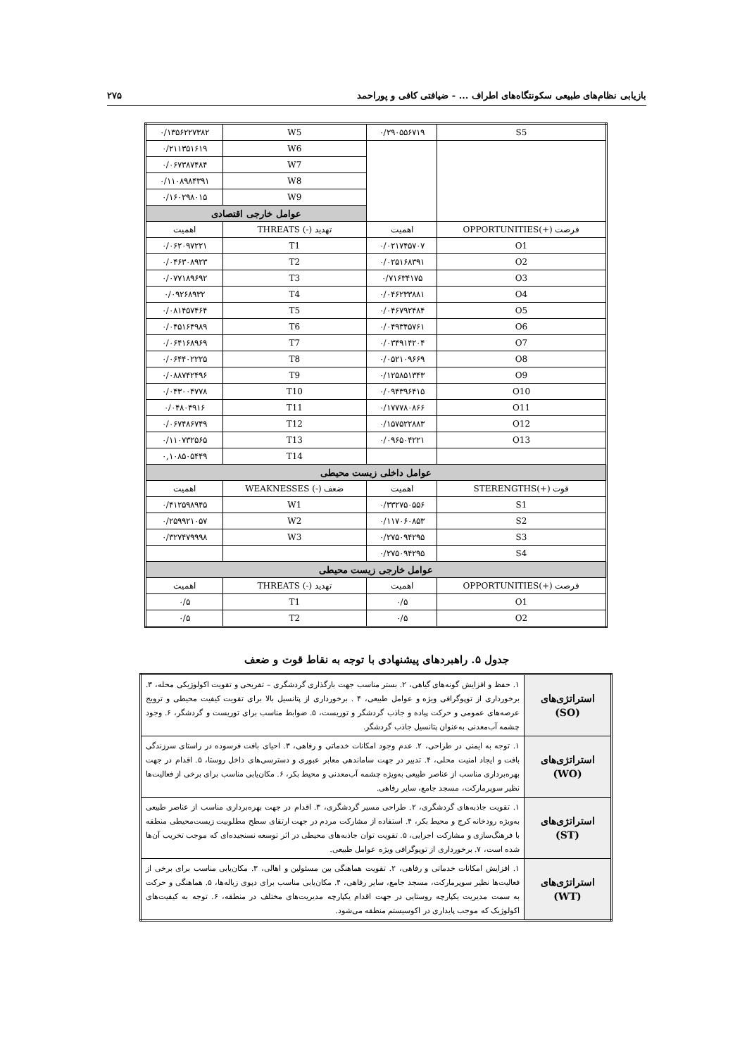بازیابی نظام‌های طبیعی سکونتگاه‌های اطراف ... - ضیافتی کافی و پوراحمد ۲۷۵
| S5 | ۰/۲۹۰۵۵۶۷۱۹ | W5 | ۰/۱۳۵۶۲۲۷۳۸۲ |
| | | W6 | ۰/۲۱۱۳۵۱۶۱۹ |
| | | W7 | ۰/۰۶۷۳۸۷۴۸۴ |
| | | W8 | ۰/۱۱۰۸۹۸۴۳۹۱ |
| | | W9 | ۰/۱۶۰۲۹۸۰۱۵ |
| | | عوامل خارجی اقتصادی | |
| فرصت (+)OPPORTUNITIES | اهمیت | تهدید (-) THREATS | اهمیت |
| O1 | ۰/۰۲۱۷۴۵۷۰۷ | T1 | ۰/۰۶۲۰۹۷۲۲۱ |
| O2 | ۰/۰۲۵۱۶۸۳۹۱ | T2 | ۰/۰۴۶۳۰۸۹۲۳ |
| O3 | ۰/۷۱۶۳۴۱۷۵ | T3 | ۰/۰۷۷۱۸۹۶۹۲ |
| O4 | ۰/۰۴۶۲۳۳۸۸۱ | T4 | ۰/۰۹۲۶۸۹۳۲ |
| O5 | ۰/۰۴۶۷۹۲۴۸۴ | T5 | ۰/۰۸۱۴۵۷۴۶۴ |
| O6 | ۰/۰۴۹۳۴۵۷۶۱ | T6 | ۰/۰۴۵۱۶۴۹۸۹ |
| O7 | ۰/۰۳۴۹۱۴۲۰۴ | T7 | ۰/۰۶۴۱۶۸۹۶۹ |
| O8 | ۰/۰۵۲۱۰۹۶۶۹ | T8 | ۰/۰۶۴۴۰۲۲۲۵ |
| O9 | ۰/۱۲۵۸۵۱۳۴۳ | T9 | ۰/۰۸۸۷۴۲۴۹۶ |
| O10 | ۰/۰۹۴۳۹۶۴۱۵ | T10 | ۰/۰۴۳۰۰۴۷۷۸ |
| O11 | ۰/۱۷۷۷۸۰۸۶۶ | T11 | ۰/۰۴۸۰۴۹۱۶ |
| O12 | ۰/۱۵۷۵۲۲۸۸۳ | T12 | ۰/۰۶۷۴۸۶۷۴۹ |
| O13 | ۰/۰۹۶۵۰۴۲۲۱ | T13 | ۰/۱۱۰۷۳۲۵۶۵ |
| | | T14 | ۰,۱۰۸۵۰۵۴۴۹ |
| عوامل داخلی زیست محیطی | | | |
| قوت (+)STERENGTHS | اهمیت | ضعف (-) WEAKNESSES | اهمیت |
| S1 | ۰/۳۳۲۷۵۰۵۵۶ | W1 | ۰/۴۱۲۵۹۸۹۴۵ |
| S2 | ۰/۱۱۷۰۶۰۸۵۳ | W2 | ۰/۲۵۹۹۲۱۰۵۷ |
| S3 | ۰/۲۷۵۰۹۴۲۹۵ | W3 | ۰/۳۲۷۴۷۹۹۹۸ |
| S4 | ۰/۲۷۵۰۹۴۲۹۵ | | |
| عوامل خارجی زیست محیطی | | | |
| فرصت (+)OPPORTUNITIES | اهمیت | تهدید (-) THREATS | اهمیت |
| O1 | ۰/۵ | T1 | ۰/۵ |
| O2 | ۰/۵ | T2 | ۰/۵ |
جدول ۵. راهبردهای پیشنهادی با توجه به نقاط قوت و ضعف
| استراتژی‌های (SO) | ۱. حفظ و افزایش گونه‌های گیاهی، ۲. بستر مناسب جهت بارگذاری گردشگری – تفریحی و تقویت اکولوژیکی محله، ۳. برخورداری از توپوگرافی ویژه و عوامل طبیعی، ۴ . برخورداری از پتانسیل بالا برای تقویت کیفیت محیطی و ترویج عرصه‌های عمومی و حرکت پیاده و جاذب گردشگر و توریست، ۵. ضوابط مناسب برای توریست و گردشگر، ۶. وجود چشمه آب‌معدنی به‌عنوان پتانسیل جاذب گردشگر. |
| استراتژی‌های (WO) | ۱. توجه به ایمنی در طراحی، ۲. عدم وجود امکانات خدماتی و رفاهی، ۳. احیای بافت فرسوده در راستای سرزندگی بافت و ایجاد امنیت محلی، ۴. تدبیر در جهت ساماندهی معابر عبوری و دسترسی‌های داخل روستا، ۵. اقدام در جهت بهره‌برداری مناسب از عناصر طبیعی به‌ویژه چشمه آب‌معدنی و محیط بکر، ۶. مکان‌یابی مناسب برای برخی از فعالیت‌ها نظیر سوپرمارکت، مسجد جامع، سایر رفاهی. |
| استراتژی‌های (ST) | ۱. تقویت جاذبه‌های گردشگری، ۲. طراحی مسیر گردشگری، ۳. اقدام در جهت بهره‌برداری مناسب از عناصر طبیعی به‌ویژه رودخانه کرج و محیط بکر، ۴. استفاده از مشارکت مردم در جهت ارتقای سطح مطلوبیت زیست‌محیطی منطقه با فرهنگ‌سازی و مشارکت اجرایی، ۵. تقویت توان جاذبه‌های محیطی در اثر توسعه نسنجیده‌ای که موجب تخریب آن‌ها شده است، ۷. برخورداری از توپوگرافی ویژه عوامل طبیعی. |
| استراتژی‌های (WT) | ۱. افزایش امکانات خدماتی و رفاهی، ۲. تقویت هماهنگی بین مسئولین و اهالی، ۳. مکان‌یابی مناسب برای برخی از فعالیت‌ها نظیر سوپرمارکت، مسجد جامع، سایر رفاهی، ۴. مکان‌یابی مناسب برای دپوی زباله‌ها، ۵. هماهنگی و حرکت به سمت مدیریت یکپارچه روستایی در جهت اقدام یکپارچه مدیریت‌های مختلف در منطقه، ۶. توجه به کیفیت‌های اکولوژیک که موجب پایداری در اکوسیستم منطقه می‌شود. |